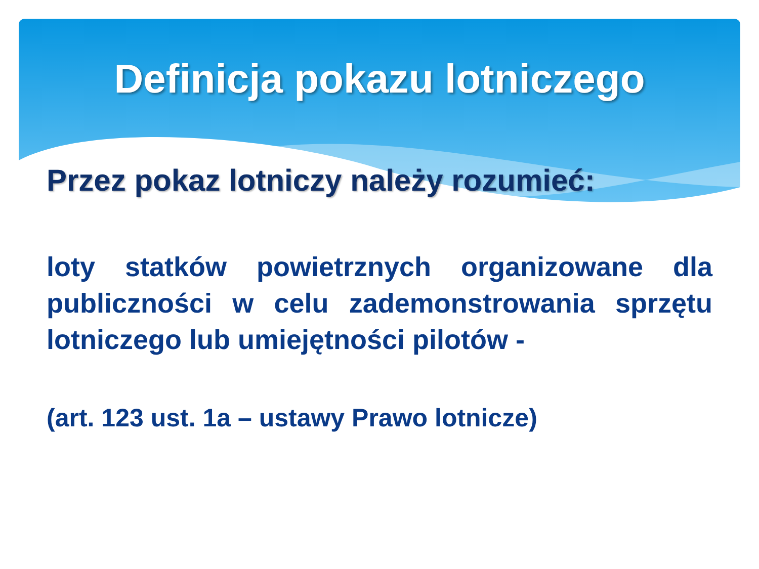Definicja pokazu lotniczego
Przez pokaz lotniczy należy rozumieć:
loty statków powietrznych organizowane dla publiczności w celu zademonstrowania sprzętu lotniczego lub umiejętności pilotów -
(art. 123 ust. 1a – ustawy Prawo lotnicze)